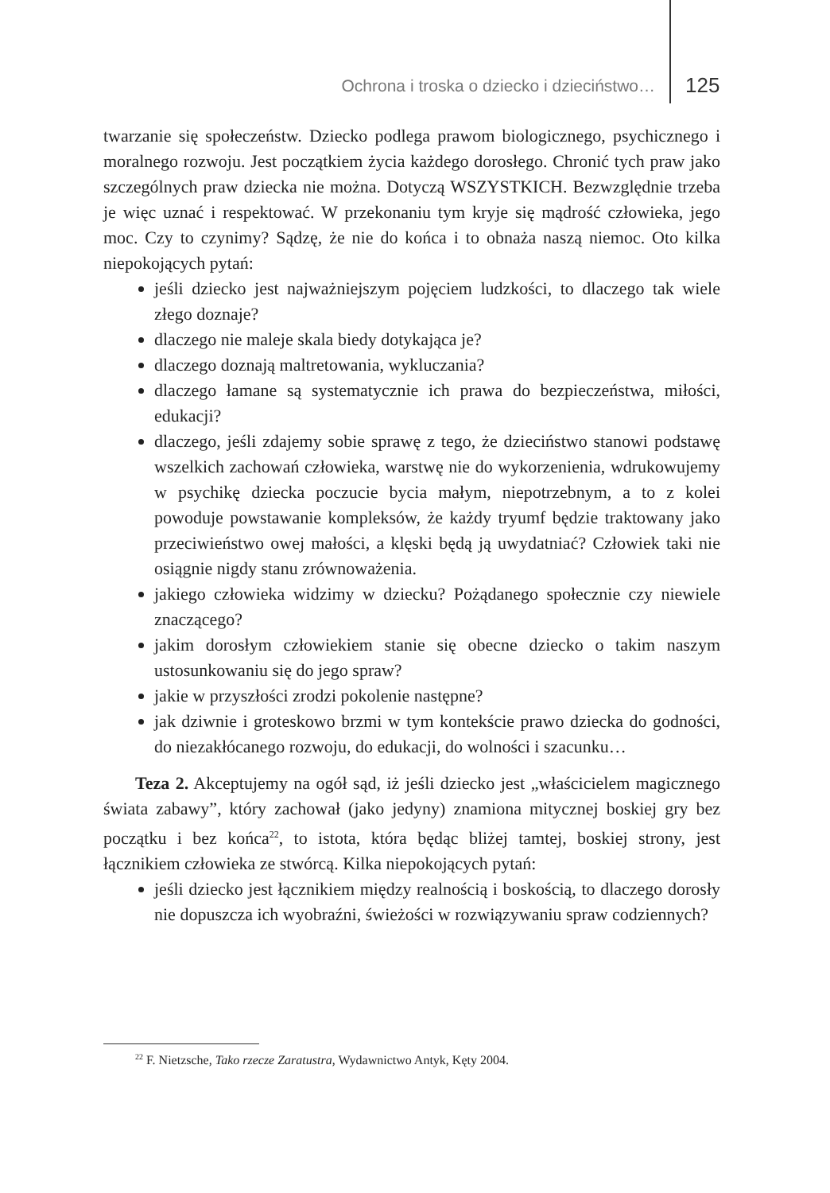Ochrona i troska o dziecko i dzieciństwo… 125
twarzanie się społeczeństw. Dziecko podlega prawom biologicznego, psychicznego i moralnego rozwoju. Jest początkiem życia każdego dorosłego. Chronić tych praw jako szczególnych praw dziecka nie można. Dotyczą WSZYSTKICH. Bezwzględnie trzeba je więc uznać i respektować. W przekonaniu tym kryje się mądrość człowieka, jego moc. Czy to czynimy? Sądzę, że nie do końca i to obnaża naszą niemoc. Oto kilka niepokojących pytań:
jeśli dziecko jest najważniejszym pojęciem ludzkości, to dlaczego tak wiele złego doznaje?
dlaczego nie maleje skala biedy dotykająca je?
dlaczego doznają maltretowania, wykluczania?
dlaczego łamane są systematycznie ich prawa do bezpieczeństwa, miłości, edukacji?
dlaczego, jeśli zdajemy sobie sprawę z tego, że dzieciństwo stanowi podstawę wszelkich zachowań człowieka, warstwę nie do wykorzenienia, wdrukowujemy w psychikę dziecka poczucie bycia małym, niepotrzebnym, a to z kolei powoduje powstawanie kompleksów, że każdy tryumf będzie traktowany jako przeciwieństwo owej małości, a klęski będą ją uwydatniać? Człowiek taki nie osiągnie nigdy stanu zrównoważenia.
jakiego człowieka widzimy w dziecku? Pożądanego społecznie czy niewiele znaczącego?
jakim dorosłym człowiekiem stanie się obecne dziecko o takim naszym ustosunkowaniu się do jego spraw?
jakie w przyszłości zrodzi pokolenie następne?
jak dziwnie i groteskowo brzmi w tym kontekście prawo dziecka do godności, do niezakłócanego rozwoju, do edukacji, do wolności i szacunku…
Teza 2. Akceptujemy na ogół sąd, iż jeśli dziecko jest „właścicielem magicznego świata zabawy”, który zachował (jako jedyny) znamiona mitycznej boskiej gry bez początku i bez końca<sup>22</sup>, to istota, która będąc bliżej tamtej, boskiej strony, jest łącznikiem człowieka ze stwórcą. Kilka niepokojących pytań:
jeśli dziecko jest łącznikiem między realnością i boskością, to dlaczego dorosły nie dopuszcza ich wyobraźni, świeżości w rozwiązywaniu spraw codziennych?
<sup>22</sup> F. Nietzsche, Tako rzecze Zaratustra, Wydawnictwo Antyk, Kęty 2004.